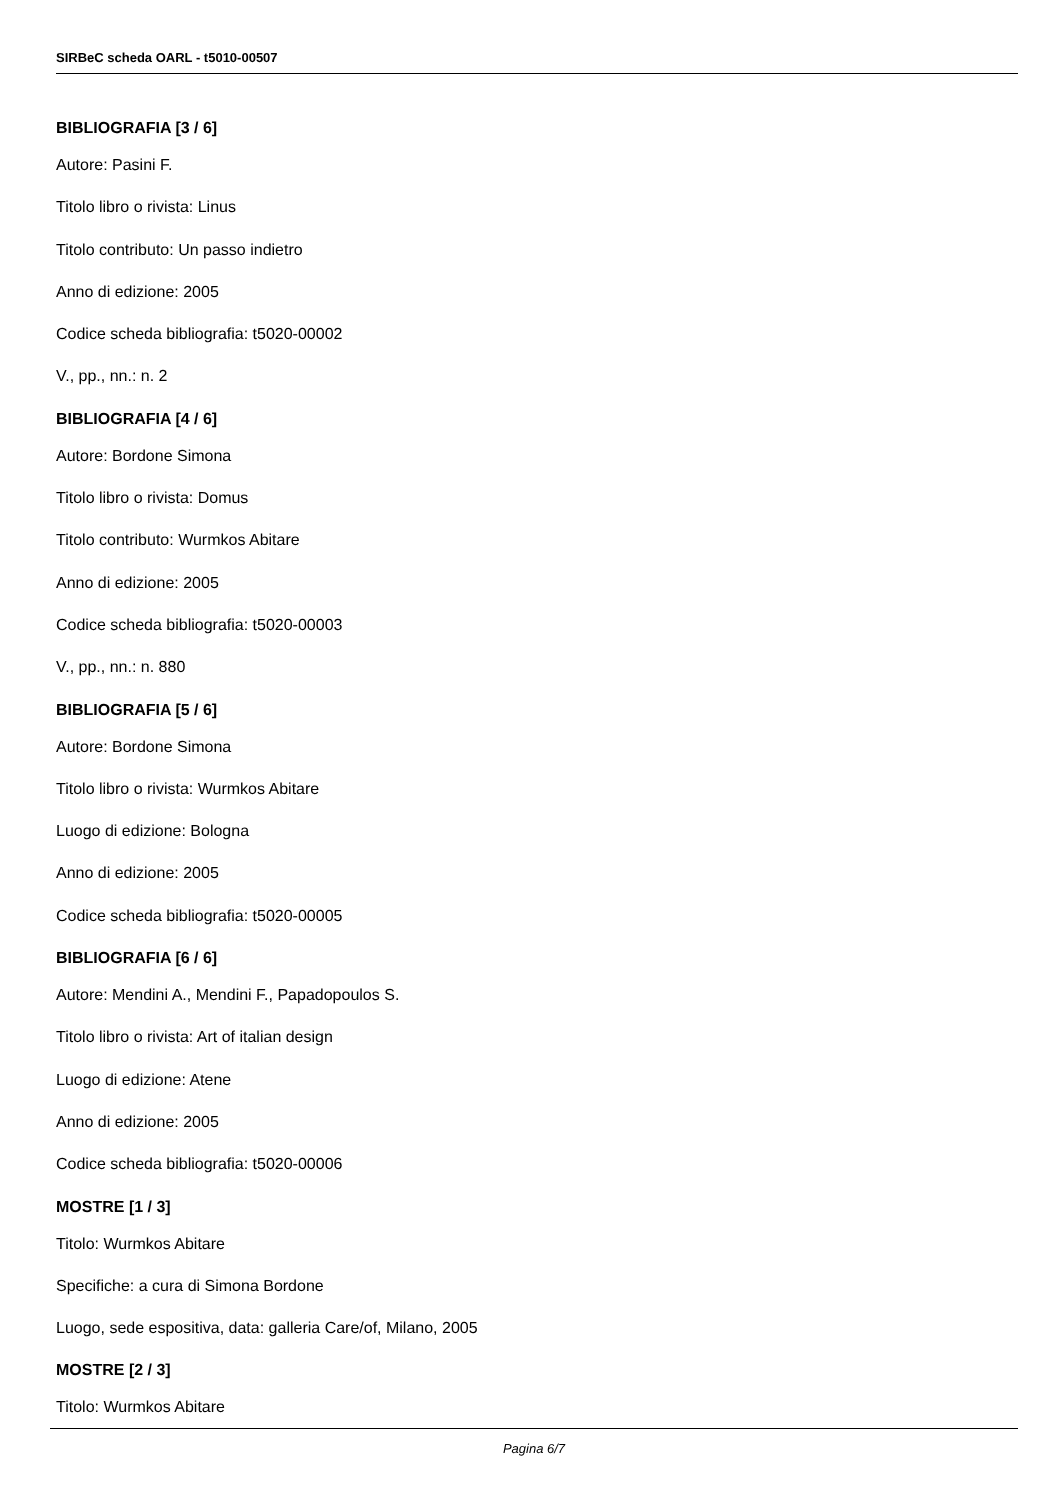SIRBeC scheda OARL - t5010-00507
BIBLIOGRAFIA [3 / 6]
Autore: Pasini F.
Titolo libro o rivista: Linus
Titolo contributo: Un passo indietro
Anno di edizione: 2005
Codice scheda bibliografia: t5020-00002
V., pp., nn.: n. 2
BIBLIOGRAFIA [4 / 6]
Autore: Bordone Simona
Titolo libro o rivista: Domus
Titolo contributo: Wurmkos Abitare
Anno di edizione: 2005
Codice scheda bibliografia: t5020-00003
V., pp., nn.: n. 880
BIBLIOGRAFIA [5 / 6]
Autore: Bordone Simona
Titolo libro o rivista: Wurmkos Abitare
Luogo di edizione: Bologna
Anno di edizione: 2005
Codice scheda bibliografia: t5020-00005
BIBLIOGRAFIA [6 / 6]
Autore: Mendini A., Mendini F., Papadopoulos S.
Titolo libro o rivista: Art of italian design
Luogo di edizione: Atene
Anno di edizione: 2005
Codice scheda bibliografia: t5020-00006
MOSTRE [1 / 3]
Titolo: Wurmkos Abitare
Specifiche: a cura di Simona Bordone
Luogo, sede espositiva, data: galleria Care/of, Milano, 2005
MOSTRE [2 / 3]
Titolo: Wurmkos Abitare
Pagina 6/7